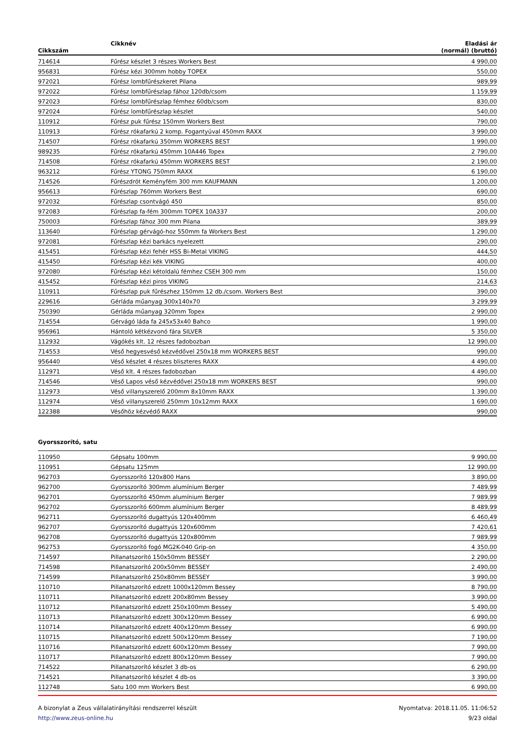| Cikkszám | Cikknév | Eladási ár (normál) (bruttó) |
| --- | --- | --- |
| 714614 | Fűrész készlet 3 részes Workers Best | 4 990,00 |
| 956831 | Fűrész kézi 300mm hobby TOPEX | 550,00 |
| 972021 | Fűrész lombfűrészkeret Pilana | 989,99 |
| 972022 | Fűrész lombfűrészlap fához 120db/csom | 1 159,99 |
| 972023 | Fűrész lombfűrészlap fémhez 60db/csom | 830,00 |
| 972024 | Fűrész lombfűrészlap készlet | 540,00 |
| 110912 | Fűrész puk fűrész 150mm Workers Best | 790,00 |
| 110913 | Fűrész rókafarkú 2 komp. Fogantyúval 450mm RAXX | 3 990,00 |
| 714507 | Fűrész rókafarkú 350mm WORKERS BEST | 1 990,00 |
| 989235 | Fűrész rókafarkú 450mm 10A446 Topex | 2 790,00 |
| 714508 | Fűrész rókafarkú 450mm WORKERS BEST | 2 190,00 |
| 963212 | Fűrész YTONG 750mm RAXX | 6 190,00 |
| 714526 | Fűrészdrót Keményfém 300 mm KAUFMANN | 1 200,00 |
| 956613 | Fűrészlap 760mm Workers Best | 690,00 |
| 972032 | Fűrészlap csontvágó 450 | 850,00 |
| 972083 | Fűrészlap fa-fém 300mm TOPEX 10A337 | 200,00 |
| 750003 | Fűrészlap fához 300 mm Pilana | 389,99 |
| 113640 | Fűrészlap gérvágó-hoz 550mm fa Workers Best | 1 290,00 |
| 972081 | Fűrészlap kézi barkács nyelezett | 290,00 |
| 415451 | Fűrészlap kézi fehér HSS Bi-Metal VIKING | 444,50 |
| 415450 | Fűrészlap kézi kék VIKING | 400,00 |
| 972080 | Fűrészlap kézi kétoldalú fémhez CSEH 300 mm | 150,00 |
| 415452 | Fűrészlap kézi piros VIKING | 214,63 |
| 110911 | Fűrészlap puk fűrészhez 150mm 12 db./csom. Workers Best | 390,00 |
| 229616 | Gérláda műanyag 300x140x70 | 3 299,99 |
| 750390 | Gérláda műanyag 320mm Topex | 2 990,00 |
| 714554 | Gérvágó láda fa 245x53x40 Bahco | 1 990,00 |
| 956961 | Hántoló kétkézvonó fára SILVER | 5 350,00 |
| 112932 | Vágókés klt. 12 részes fadobozban | 12 990,00 |
| 714553 | Véső hegyesvéső kézvédővel 250x18 mm WORKERS BEST | 990,00 |
| 956440 | Véső készlet 4 részes bliszteres RAXX | 4 490,00 |
| 112971 | Véső klt. 4 részes fadobozban | 4 490,00 |
| 714546 | Véső Lapos véső kézvédővel 250x18 mm WORKERS BEST | 990,00 |
| 112973 | Véső villanyszerelő 200mm 8x10mm RAXX | 1 390,00 |
| 112974 | Véső villanyszerelő 250mm 10x12mm RAXX | 1 690,00 |
| 122388 | Vésőhöz kézvédő RAXX | 990,00 |
Gyorsszorító, satu
| 110950 | Gépsatu 100mm | 9 990,00 |
| 110951 | Gépsatu 125mm | 12 990,00 |
| 962703 | Gyorsszorító 120x800 Hans | 3 890,00 |
| 962700 | Gyorsszorító 300mm alumínium Berger | 7 489,99 |
| 962701 | Gyorsszorító 450mm alumínium Berger | 7 989,99 |
| 962702 | Gyorsszorító 600mm alumínium Berger | 8 489,99 |
| 962711 | Gyorsszorító dugattyús 120x400mm | 6 460,49 |
| 962707 | Gyorsszorító dugattyús 120x600mm | 7 420,61 |
| 962708 | Gyorsszorító dugattyús 120x800mm | 7 989,99 |
| 962753 | Gyorsszorító fogó MG2K-040 Grip-on | 4 350,00 |
| 714597 | Pillanatszorító 150x50mm BESSEY | 2 290,00 |
| 714598 | Pillanatszorító 200x50mm BESSEY | 2 490,00 |
| 714599 | Pillanatszorító 250x80mm BESSEY | 3 990,00 |
| 110710 | Pillanatszorító edzett 1000x120mm Bessey | 8 790,00 |
| 110711 | Pillanatszorító edzett 200x80mm Bessey | 3 990,00 |
| 110712 | Pillanatszorító edzett 250x100mm Bessey | 5 490,00 |
| 110713 | Pillanatszorító edzett 300x120mm Bessey | 6 990,00 |
| 110714 | Pillanatszorító edzett 400x120mm Bessey | 6 990,00 |
| 110715 | Pillanatszorító edzett 500x120mm Bessey | 7 190,00 |
| 110716 | Pillanatszorító edzett 600x120mm Bessey | 7 990,00 |
| 110717 | Pillanatszorító edzett 800x120mm Bessey | 7 990,00 |
| 714522 | Pillanatszorító készlet 3 db-os | 6 290,00 |
| 714521 | Pillanatszorító készlet 4 db-os | 3 390,00 |
| 112748 | Satu 100 mm Workers Best | 6 990,00 |
A bizonylat a Zeus vállalatirányítási rendszerrel készült
http://www.zeus-online.hu
Nyomtatva: 2018.11.05. 11:06:52
9/23 oldal